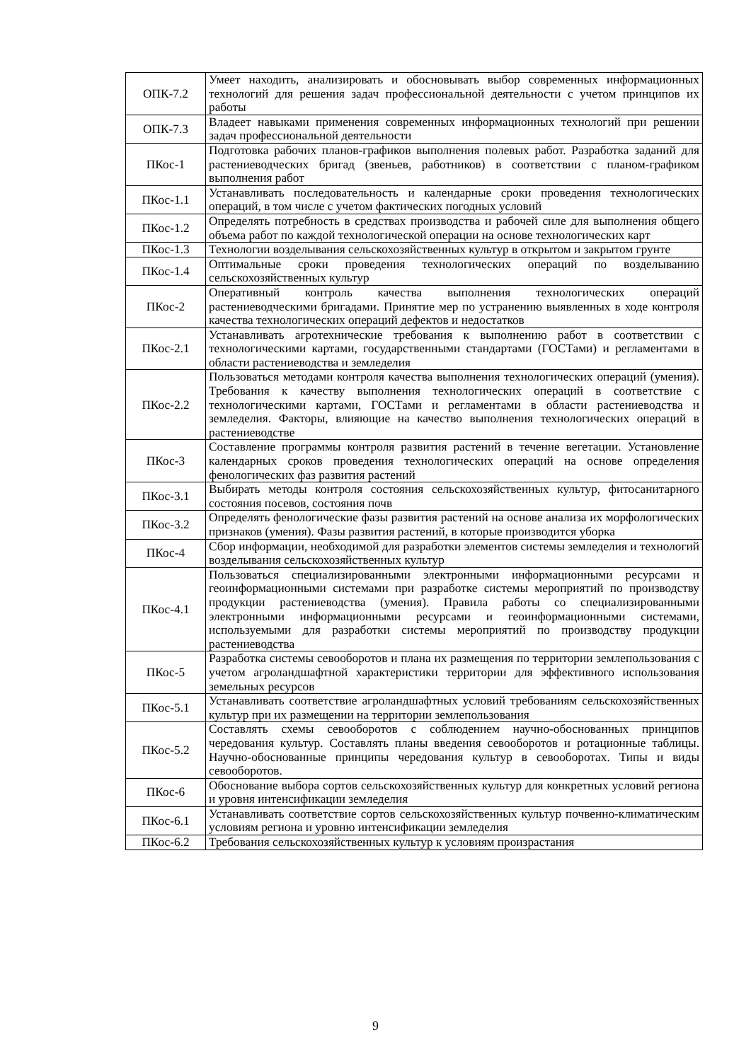| ОПК-7.2 | Умеет находить, анализировать и обосновывать выбор современных информационных технологий для решения задач профессиональной деятельности с учетом принципов их работы |
| ОПК-7.3 | Владеет навыками применения современных информационных технологий при решении задач профессиональной деятельности |
| ПКос-1 | Подготовка рабочих планов-графиков выполнения полевых работ. Разработка заданий для растениеводческих бригад (звеньев, работников) в соответствии с планом-графиком выполнения работ |
| ПКос-1.1 | Устанавливать последовательность и календарные сроки проведения технологических операций, в том числе с учетом фактических погодных условий |
| ПКос-1.2 | Определять потребность в средствах производства и рабочей силе для выполнения общего объема работ по каждой технологической операции на основе технологических карт |
| ПКос-1.3 | Технологии возделывания сельскохозяйственных культур в открытом и закрытом грунте |
| ПКос-1.4 | Оптимальные сроки проведения технологических операций по возделыванию сельскохозяйственных культур |
| ПКос-2 | Оперативный контроль качества выполнения технологических операций растениеводческими бригадами. Принятие мер по устранению выявленных в ходе контроля качества технологических операций дефектов и недостатков |
| ПКос-2.1 | Устанавливать агротехнические требования к выполнению работ в соответствии с технологическими картами, государственными стандартами (ГОСТами) и регламентами в области растениеводства и земледелия |
| ПКос-2.2 | Пользоваться методами контроля качества выполнения технологических операций (умения). Требования к качеству выполнения технологических операций в соответствие с технологическими картами, ГОСТами и регламентами в области растениеводства и земледелия. Факторы, влияющие на качество выполнения технологических операций в растениеводстве |
| ПКос-3 | Составление программы контроля развития растений в течение вегетации. Установление календарных сроков проведения технологических операций на основе определения фенологических фаз развития растений |
| ПКос-3.1 | Выбирать методы контроля состояния сельскохозяйственных культур, фитосанитарного состояния посевов, состояния почв |
| ПКос-3.2 | Определять фенологические фазы развития растений на основе анализа их морфологических признаков (умения). Фазы развития растений, в которые производится уборка |
| ПКос-4 | Сбор информации, необходимой для разработки элементов системы земледелия и технологий возделывания сельскохозяйственных культур |
| ПКос-4.1 | Пользоваться специализированными электронными информационными ресурсами и геоинформационными системами при разработке системы мероприятий по производству продукции растениеводства (умения). Правила работы со специализированными электронными информационными ресурсами и геоинформационными системами, используемыми для разработки системы мероприятий по производству продукции растениеводства |
| ПКос-5 | Разработка системы севооборотов и плана их размещения по территории землепользования с учетом агроландшафтной характеристики территории для эффективного использования земельных ресурсов |
| ПКос-5.1 | Устанавливать соответствие агроландшафтных условий требованиям сельскохозяйственных культур при их размещении на территории землепользования |
| ПКос-5.2 | Составлять схемы севооборотов с соблюдением научно-обоснованных принципов чередования культур. Составлять планы введения севооборотов и ротационные таблицы. Научно-обоснованные принципы чередования культур в севооборотах. Типы и виды севооборотов. |
| ПКос-6 | Обоснование выбора сортов сельскохозяйственных культур для конкретных условий региона и уровня интенсификации земледелия |
| ПКос-6.1 | Устанавливать соответствие сортов сельскохозяйственных культур почвенно-климатическим условиям региона и уровню интенсификации земледелия |
| ПКос-6.2 | Требования сельскохозяйственных культур к условиям произрастания |
9